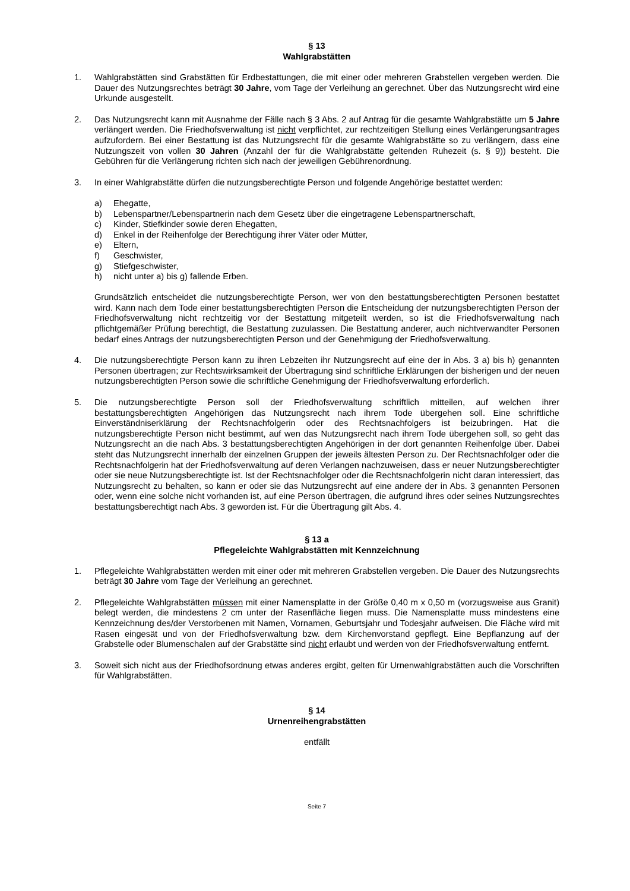§ 13
Wahlgrabstätten
1. Wahlgrabstätten sind Grabstätten für Erdbestattungen, die mit einer oder mehreren Grabstellen vergeben werden. Die Dauer des Nutzungsrechtes beträgt 30 Jahre, vom Tage der Verleihung an gerechnet. Über das Nutzungsrecht wird eine Urkunde ausgestellt.
2. Das Nutzungsrecht kann mit Ausnahme der Fälle nach § 3 Abs. 2 auf Antrag für die gesamte Wahlgrabstätte um 5 Jahre verlängert werden. Die Friedhofsverwaltung ist nicht verpflichtet, zur rechtzeitigen Stellung eines Verlängerungsantrages aufzufordern. Bei einer Bestattung ist das Nutzungsrecht für die gesamte Wahlgrabstätte so zu verlängern, dass eine Nutzungszeit von vollen 30 Jahren (Anzahl der für die Wahlgrabstätte geltenden Ruhezeit (s. § 9)) besteht. Die Gebühren für die Verlängerung richten sich nach der jeweiligen Gebührenordnung.
3. In einer Wahlgrabstätte dürfen die nutzungsberechtigte Person und folgende Angehörige bestattet werden:
a) Ehegatte,
b) Lebenspartner/Lebenspartnerin nach dem Gesetz über die eingetragene Lebenspartnerschaft,
c) Kinder, Stiefkinder sowie deren Ehegatten,
d) Enkel in der Reihenfolge der Berechtigung ihrer Väter oder Mütter,
e) Eltern,
f) Geschwister,
g) Stiefgeschwister,
h) nicht unter a) bis g) fallende Erben.
Grundsätzlich entscheidet die nutzungsberechtigte Person, wer von den bestattungsberechtigten Personen bestattet wird. Kann nach dem Tode einer bestattungsberechtigten Person die Entscheidung der nutzungsberechtigten Person der Friedhofsverwaltung nicht rechtzeitig vor der Bestattung mitgeteilt werden, so ist die Friedhofsverwaltung nach pflichtgemäßer Prüfung berechtigt, die Bestattung zuzulassen. Die Bestattung anderer, auch nichtverwandter Personen bedarf eines Antrags der nutzungsberechtigten Person und der Genehmigung der Friedhofsverwaltung.
4. Die nutzungsberechtigte Person kann zu ihren Lebzeiten ihr Nutzungsrecht auf eine der in Abs. 3 a) bis h) genannten Personen übertragen; zur Rechtswirksamkeit der Übertragung sind schriftliche Erklärungen der bisherigen und der neuen nutzungsberechtigten Person sowie die schriftliche Genehmigung der Friedhofsverwaltung erforderlich.
5. Die nutzungsberechtigte Person soll der Friedhofsverwaltung schriftlich mitteilen, auf welchen ihrer bestattungsberechtigten Angehörigen das Nutzungsrecht nach ihrem Tode übergehen soll. Eine schriftliche Einverständniserklärung der Rechtsnachfolgerin oder des Rechtsnachfolgers ist beizubringen. Hat die nutzungsberechtigte Person nicht bestimmt, auf wen das Nutzungsrecht nach ihrem Tode übergehen soll, so geht das Nutzungsrecht an die nach Abs. 3 bestattungsberechtigten Angehörigen in der dort genannten Reihenfolge über. Dabei steht das Nutzungsrecht innerhalb der einzelnen Gruppen der jeweils ältesten Person zu. Der Rechtsnachfolger oder die Rechtsnachfolgerin hat der Friedhofsverwaltung auf deren Verlangen nachzuweisen, dass er neuer Nutzungsberechtigter oder sie neue Nutzungsberechtigte ist. Ist der Rechtsnachfolger oder die Rechtsnachfolgerin nicht daran interessiert, das Nutzungsrecht zu behalten, so kann er oder sie das Nutzungsrecht auf eine andere der in Abs. 3 genannten Personen oder, wenn eine solche nicht vorhanden ist, auf eine Person übertragen, die aufgrund ihres oder seines Nutzungsrechtes bestattungsberechtigt nach Abs. 3 geworden ist. Für die Übertragung gilt Abs. 4.
§ 13 a
Pflegeleichte Wahlgrabstätten mit Kennzeichnung
1. Pflegeleichte Wahlgrabstätten werden mit einer oder mit mehreren Grabstellen vergeben. Die Dauer des Nutzungsrechts beträgt 30 Jahre vom Tage der Verleihung an gerechnet.
2. Pflegeleichte Wahlgrabstätten müssen mit einer Namensplatte in der Größe 0,40 m x 0,50 m (vorzugsweise aus Granit) belegt werden, die mindestens 2 cm unter der Rasenfläche liegen muss. Die Namensplatte muss mindestens eine Kennzeichnung des/der Verstorbenen mit Namen, Vornamen, Geburtsjahr und Todesjahr aufweisen. Die Fläche wird mit Rasen eingesät und von der Friedhofsverwaltung bzw. dem Kirchenvorstand gepflegt. Eine Bepflanzung auf der Grabstelle oder Blumenschalen auf der Grabstätte sind nicht erlaubt und werden von der Friedhofsverwaltung entfernt.
3. Soweit sich nicht aus der Friedhofsordnung etwas anderes ergibt, gelten für Urnenwahlgrabstätten auch die Vorschriften für Wahlgrabstätten.
§ 14
Urnenreihengrabstätten
entfällt
Seite 7